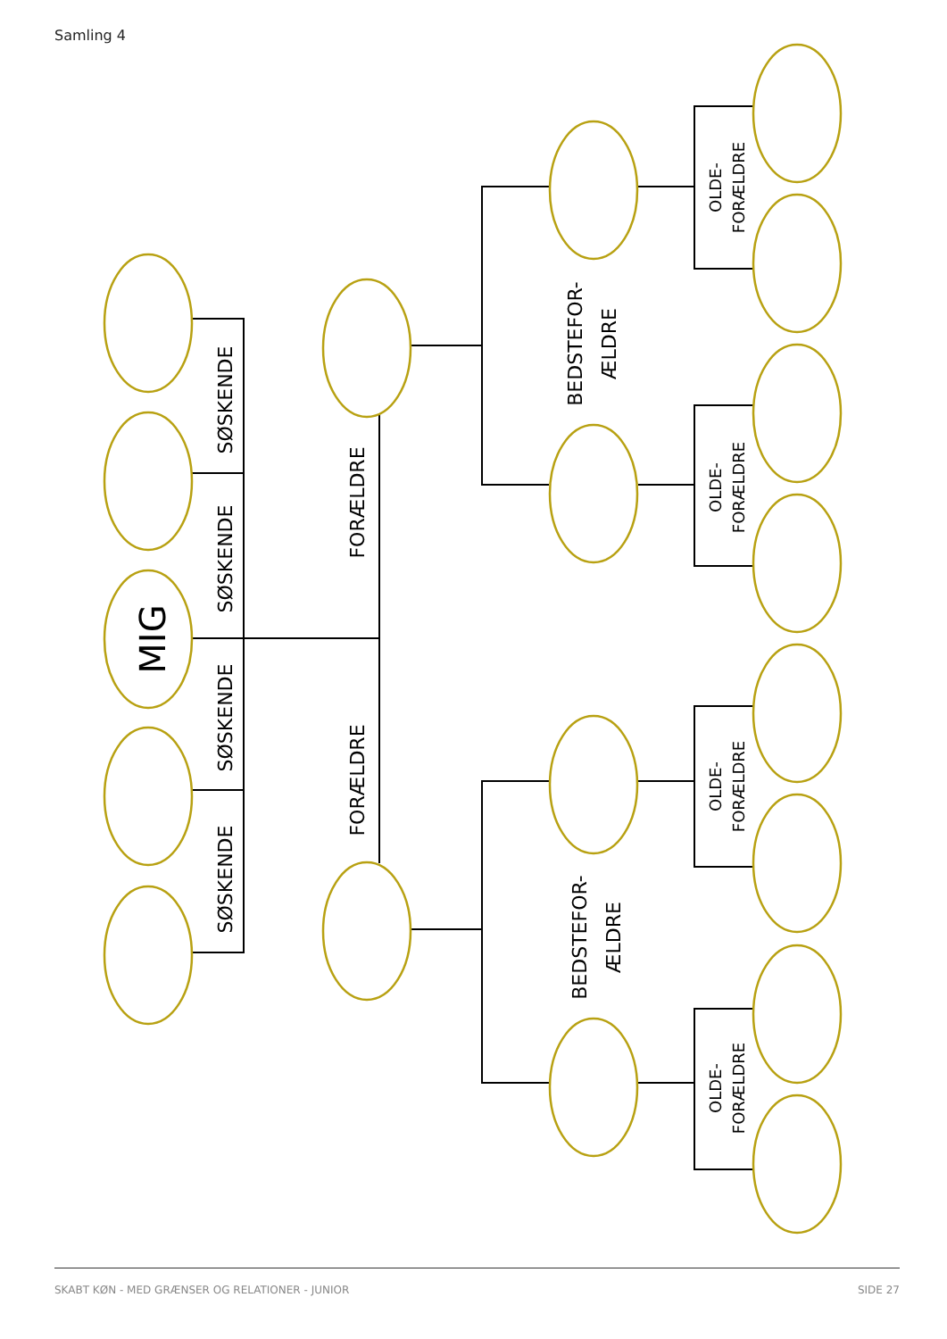Samling 4
MIG
SØSKENDE
SØSKENDE
SØSKENDE
SØSKENDE
FORÆLDRE
FORÆLDRE
BEDSTEFOR-
ÆLDRE
BEDSTEFOR-
ÆLDRE
OLDE-
FORÆLDRE
OLDE-
FORÆLDRE
OLDE-
FORÆLDRE
OLDE-
FORÆLDRE
SKABT KØN - MED GRÆNSER OG RELATIONER - JUNIOR
SIDE 27